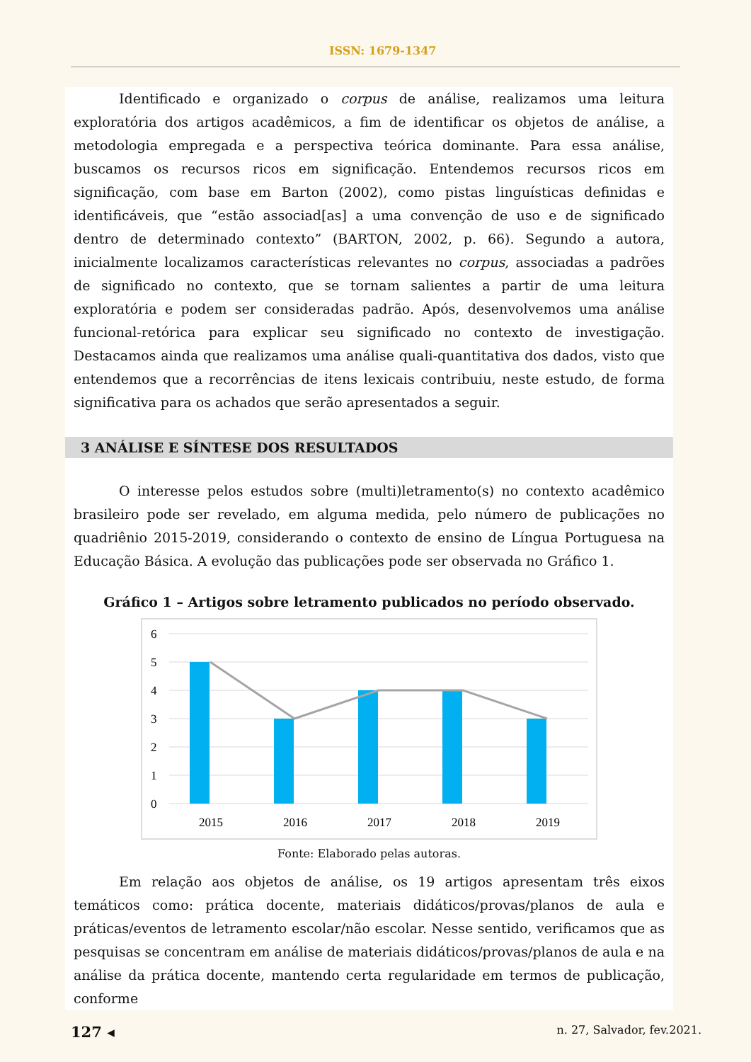ISSN: 1679-1347
Identificado e organizado o corpus de análise, realizamos uma leitura exploratória dos artigos acadêmicos, a fim de identificar os objetos de análise, a metodologia empregada e a perspectiva teórica dominante. Para essa análise, buscamos os recursos ricos em significação. Entendemos recursos ricos em significação, com base em Barton (2002), como pistas linguísticas definidas e identificáveis, que “estão associad[as] a uma convenção de uso e de significado dentro de determinado contexto” (BARTON, 2002, p. 66). Segundo a autora, inicialmente localizamos características relevantes no corpus, associadas a padrões de significado no contexto, que se tornam salientes a partir de uma leitura exploratória e podem ser consideradas padrão. Após, desenvolvemos uma análise funcional-retórica para explicar seu significado no contexto de investigação. Destacamos ainda que realizamos uma análise quali-quantitativa dos dados, visto que entendemos que a recorrências de itens lexicais contribuiu, neste estudo, de forma significativa para os achados que serão apresentados a seguir.
3 ANÁLISE E SÍNTESE DOS RESULTADOS
O interesse pelos estudos sobre (multi)letramento(s) no contexto acadêmico brasileiro pode ser revelado, em alguma medida, pelo número de publicações no quadriênio 2015-2019, considerando o contexto de ensino de Língua Portuguesa na Educação Básica. A evolução das publicações pode ser observada no Gráfico 1.
Gráfico 1 – Artigos sobre letramento publicados no período observado.
6
5
4
3
2
1
0
2015
2016
2017
2018
2019
Fonte: Elaborado pelas autoras.
Em relação aos objetos de análise, os 19 artigos apresentam três eixos temáticos como: prática docente, materiais didáticos/provas/planos de aula e práticas/eventos de letramento escolar/não escolar. Nesse sentido, verificamos que as pesquisas se concentram em análise de materiais didáticos/provas/planos de aula e na análise da prática docente, mantendo certa regularidade em termos de publicação, conforme
127 ◂ n. 27, Salvador, fev.2021.